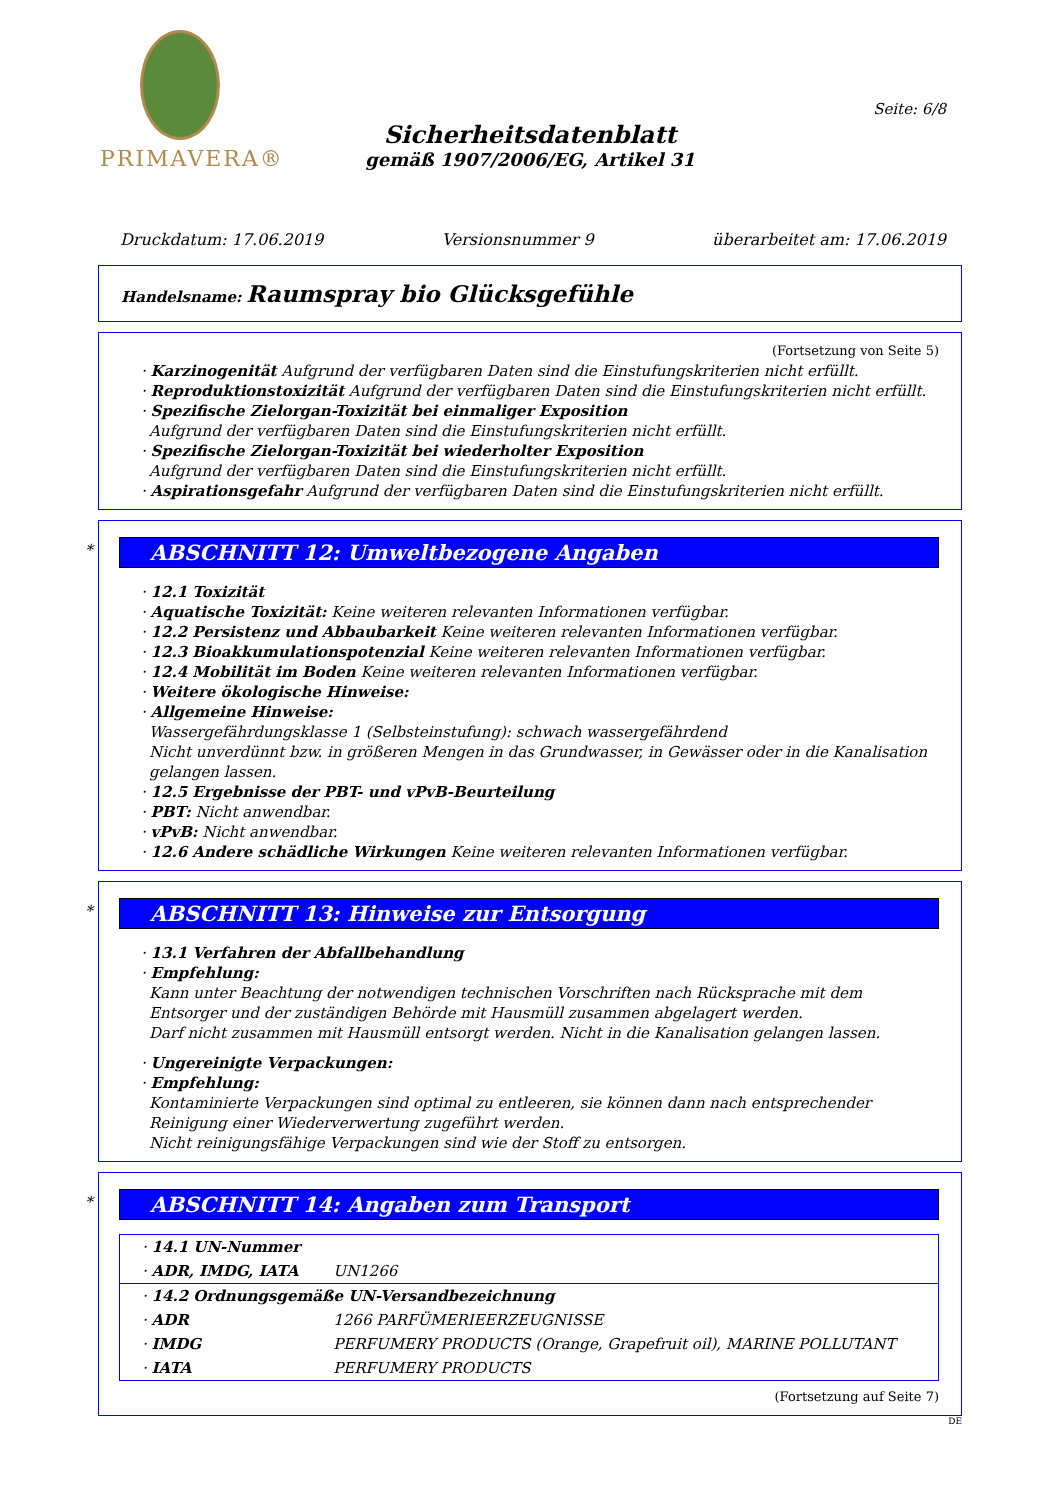PRIMAVERA®
Seite: 6/8
Sicherheitsdatenblatt
gemäß 1907/2006/EG, Artikel 31
Druckdatum: 17.06.2019 Versionsnummer 9 überarbeitet am: 17.06.2019
Handelsname: Raumspray bio Glücksgefühle
(Fortsetzung von Seite 5)
· Karzinogenität Aufgrund der verfügbaren Daten sind die Einstufungskriterien nicht erfüllt.
· Reproduktionstoxizität Aufgrund der verfügbaren Daten sind die Einstufungskriterien nicht erfüllt.
· Spezifische Zielorgan-Toxizität bei einmaliger Exposition
Aufgrund der verfügbaren Daten sind die Einstufungskriterien nicht erfüllt.
· Spezifische Zielorgan-Toxizität bei wiederholter Exposition
Aufgrund der verfügbaren Daten sind die Einstufungskriterien nicht erfüllt.
· Aspirationsgefahr Aufgrund der verfügbaren Daten sind die Einstufungskriterien nicht erfüllt.
*
ABSCHNITT 12: Umweltbezogene Angaben
· 12.1 Toxizität
· Aquatische Toxizität: Keine weiteren relevanten Informationen verfügbar.
· 12.2 Persistenz und Abbaubarkeit Keine weiteren relevanten Informationen verfügbar.
· 12.3 Bioakkumulationspotenzial Keine weiteren relevanten Informationen verfügbar.
· 12.4 Mobilität im Boden Keine weiteren relevanten Informationen verfügbar.
· Weitere ökologische Hinweise:
· Allgemeine Hinweise:
Wassergefährdungsklasse 1 (Selbsteinstufung): schwach wassergefährdend
Nicht unverdünnt bzw. in größeren Mengen in das Grundwasser, in Gewässer oder in die Kanalisation gelangen lassen.
· 12.5 Ergebnisse der PBT- und vPvB-Beurteilung
· PBT: Nicht anwendbar.
· vPvB: Nicht anwendbar.
· 12.6 Andere schädliche Wirkungen Keine weiteren relevanten Informationen verfügbar.
*
ABSCHNITT 13: Hinweise zur Entsorgung
· 13.1 Verfahren der Abfallbehandlung
· Empfehlung:
Kann unter Beachtung der notwendigen technischen Vorschriften nach Rücksprache mit dem Entsorger und der zuständigen Behörde mit Hausmüll zusammen abgelagert werden.
Darf nicht zusammen mit Hausmüll entsorgt werden. Nicht in die Kanalisation gelangen lassen.
· Ungereinigte Verpackungen:
· Empfehlung:
Kontaminierte Verpackungen sind optimal zu entleeren, sie können dann nach entsprechender Reinigung einer Wiederverwertung zugeführt werden.
Nicht reinigungsfähige Verpackungen sind wie der Stoff zu entsorgen.
*
ABSCHNITT 14: Angaben zum Transport
| · 14.1 UN-Nummer | |
| · ADR, IMDG, IATA | UN1266 |
| · 14.2 Ordnungsgemäße UN-Versandbezeichnung | |
| · ADR | 1266 PARFÜMERIEERZEUGNISSE |
| · IMDG | PERFUMERY PRODUCTS (Orange, Grapefruit oil), MARINE POLLUTANT |
| · IATA | PERFUMERY PRODUCTS |
(Fortsetzung auf Seite 7)
DE